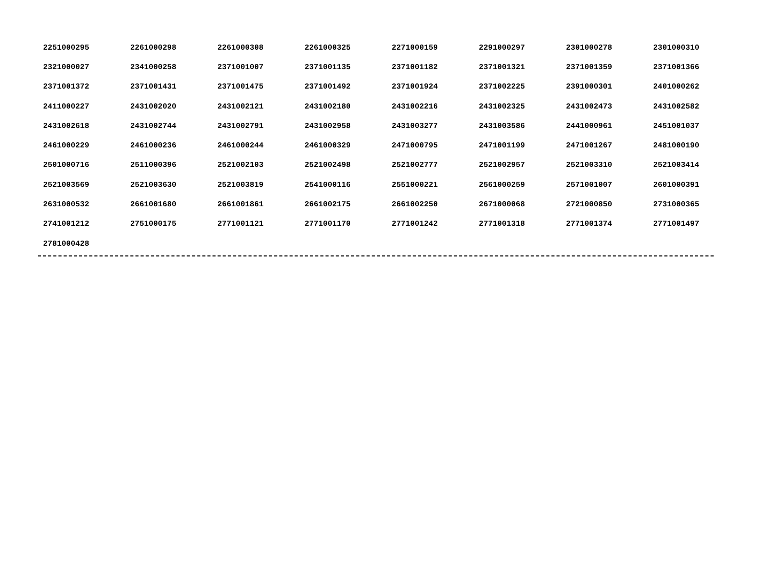| 2251000295 | 2261000298 | 2261000308 | 2261000325 | 2271000159 | 2291000297 | 2301000278 | 2301000310 |
| 2321000027 | 2341000258 | 2371001007 | 2371001135 | 2371001182 | 2371001321 | 2371001359 | 2371001366 |
| 2371001372 | 2371001431 | 2371001475 | 2371001492 | 2371001924 | 2371002225 | 2391000301 | 2401000262 |
| 2411000227 | 2431002020 | 2431002121 | 2431002180 | 2431002216 | 2431002325 | 2431002473 | 2431002582 |
| 2431002618 | 2431002744 | 2431002791 | 2431002958 | 2431003277 | 2431003586 | 2441000961 | 2451001037 |
| 2461000229 | 2461000236 | 2461000244 | 2461000329 | 2471000795 | 2471001199 | 2471001267 | 2481000190 |
| 2501000716 | 2511000396 | 2521002103 | 2521002498 | 2521002777 | 2521002957 | 2521003310 | 2521003414 |
| 2521003569 | 2521003630 | 2521003819 | 2541000116 | 2551000221 | 2561000259 | 2571001007 | 2601000391 |
| 2631000532 | 2661001680 | 2661001861 | 2661002175 | 2661002250 | 2671000068 | 2721000850 | 2731000365 |
| 2741001212 | 2751000175 | 2771001121 | 2771001170 | 2771001242 | 2771001318 | 2771001374 | 2771001497 |
| 2781000428 | | | | | | | |